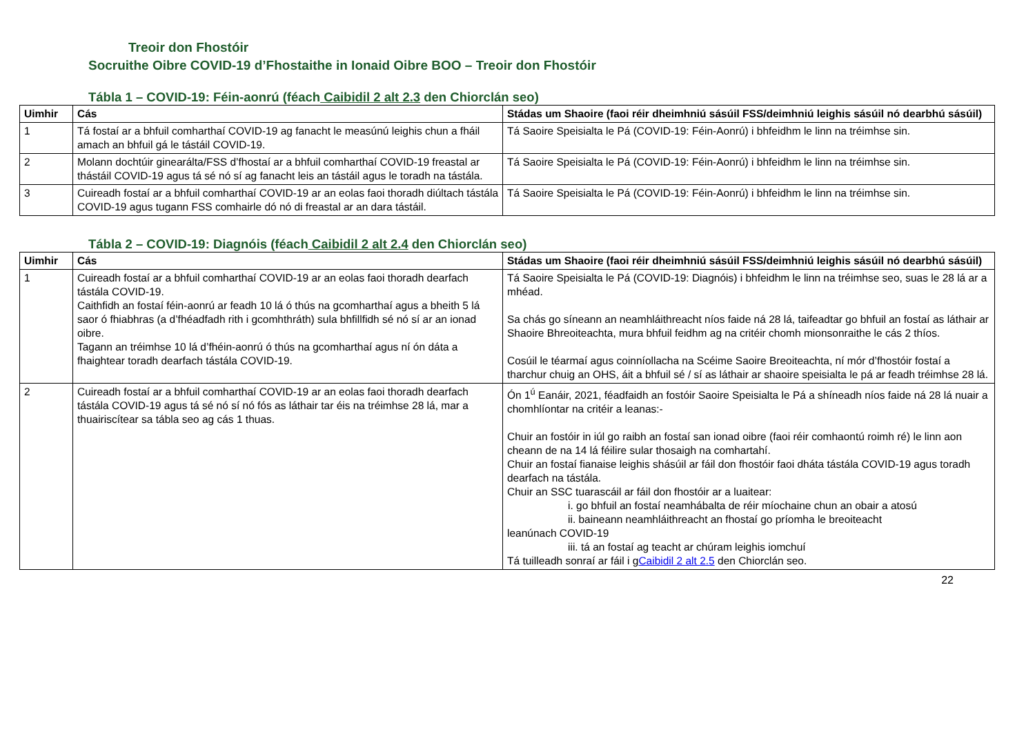Treoir don Fhostóir
Socruithe Oibre COVID-19 d’Fhostaithe in Ionaid Oibre BOO – Treoir don Fhostóir
Tábla 1 – COVID-19: Féin-aonrú (féach Caibidil 2 alt 2.3 den Chiorclán seo)
| Uimhir | Cás | Stádas um Shaoire (faoi réir dheimhniú sásúil FSS/deimhniú leighis sásúil nó dearbhú sásúil) |
| --- | --- | --- |
| 1 | Tá fostaí ar a bhfuil comharthaí COVID-19 ag fanacht le measúnú leighis chun a fháil amach an bhfuil gá le tástáil COVID-19. | Tá Saoire Speisialta le Pá (COVID-19: Féin-Aonrú) i bhfeidhm le linn na tréimhse sin. |
| 2 | Molann dochtúir ginearálta/FSS d’fhostaí ar a bhfuil comharthaí COVID-19 freastal ar thástáil COVID-19 agus tá sé nó sí ag fanacht leis an tástáil agus le toradh na tástála. | Tá Saoire Speisialta le Pá (COVID-19: Féin-Aonrú) i bhfeidhm le linn na tréimhse sin. |
| 3 | Cuireadh fostaí ar a bhfuil comharthaí COVID-19 ar an eolas faoi thoradh diúltach tástála COVID-19 agus tugann FSS comhairle dó nó di freastal ar an dara tástáil. | Tá Saoire Speisialta le Pá (COVID-19: Féin-Aonrú) i bhfeidhm le linn na tréimhse sin. |
Tábla 2 – COVID-19: Diagnóis (féach Caibidil 2 alt 2.4 den Chiorclán seo)
| Uimhir | Cás | Stádas um Shaoire (faoi réir dheimhniú sásúil FSS/deimhniú leighis sásúil nó dearbhú sásúil) |
| --- | --- | --- |
| 1 | Cuireadh fostaí ar a bhfuil comharthaí COVID-19 ar an eolas faoi thoradh dearfach tástála COVID-19. Caithfidh an fostaí féin-aonrú ar feadh 10 lá ó thús na gcomharthaí agus a bheith 5 lá saor ó fhiabhras (a d’fhéadfadh rith i gcomhthráth) sula bhfillfidh sé nó sí ar an ionad oibre. Tagann an tréimhse 10 lá d’fhéin-aonrú ó thús na gcomharthaí agus ní ón dáta a fhaightear toradh dearfach tástála COVID-19. | Tá Saoire Speisialta le Pá (COVID-19: Diagnóis) i bhfeidhm le linn na tréimhse seo, suas le 28 lá ar a mhéad. Sa chás go síneann an neamhláithreacht níos faide ná 28 lá, taifeadtar go bhfuil an fostaí as láthair ar Shaoire Bhreoiteachta, mura bhfuil feidhm ag na critéir chomh mionsonraithe le cás 2 thíos. Cosúil le téarmaí agus coinníollacha na Scéime Saoire Breoiteachta, ní mór d’fhostóir fostaí a tharchur chuig an OHS, áit a bhfuil sé / sí as láthair ar shaoire speisialta le pá ar feadh tréimhse 28 lá. |
| 2 | Cuireadh fostaí ar a bhfuil comharthaí COVID-19 ar an eolas faoi thoradh dearfach tástála COVID-19 agus tá sé nó sí nó fós as láthair tar éis na tréimhse 28 lá, mar a thuairiscítear sa tábla seo ag cás 1 thuas. | Ón 1<sup>ú</sup> Eanáir, 2021, féadfaidh an fostóir Saoire Speisialta le Pá a shíneadh níos faide ná 28 lá nuair a chomhlíontar na critéir a leanas:- Chuir an fostóir in iúl go raibh an fostaí san ionad oibre (faoi réir comhaontú roimh ré) le linn aon cheann de na 14 lá féilire sular thosaigh na comhartahí. Chuir an fostaí fianaise leighis shásúil ar fáil don fhostóir faoi dháta tástála COVID-19 agus toradh dearfach na tástála. Chuir an SSC tuarascáil ar fáil don fhostóir ar a luaitear: i. go bhfuil an fostaí neamhábalta de réir míochaine chun an obair a atosú ii. baineann neamhláithreacht an fhostaí go príomha le breoiteacht leanúnach COVID-19 iii. tá an fostaí ag teacht ar chúram leighis iomchuí Tá tuilleadh sonraí ar fáil i g Caibidil 2 alt 2.5 den Chiorclán seo. |
22